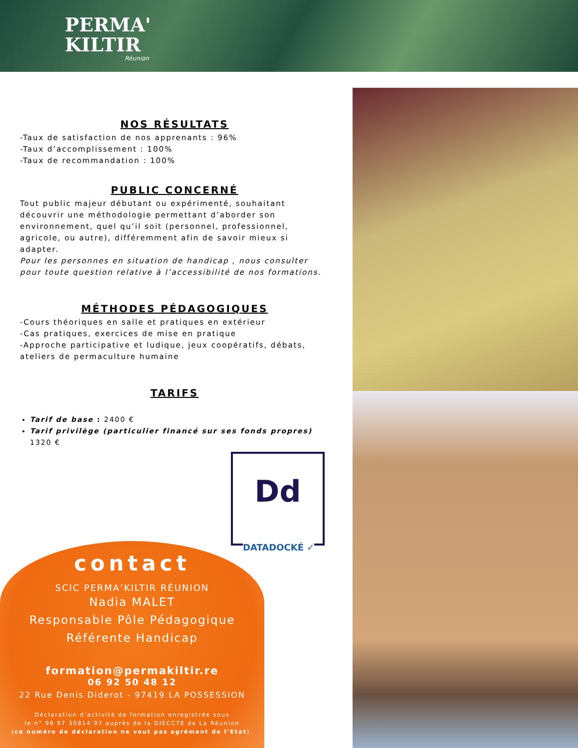PERMA'
KILTIR
Réunion
NOS RÉSULTATS
-Taux de satisfaction de nos apprenants : 96%
-Taux d’accomplissement : 100%
-Taux de recommandation : 100%
PUBLIC CONCERNÉ
Tout public majeur débutant ou expérimenté, souhaitant découvrir une méthodologie permettant d’aborder son environnement, quel qu’il soit (personnel, professionnel, agricole, ou autre), différemment afin de savoir mieux si adapter.
Pour les personnes en situation de handicap , nous consulter pour toute question relative à l’accessibilité de nos formations.
MÉTHODES PÉDAGOGIQUES
-Cours théoriques en salle et pratiques en extérieur
-Cas pratiques, exercices de mise en pratique
-Approche participative et ludique, jeux coopératifs, débats, ateliers de permaculture humaine
TARIFS
Tarif de base : 2400 €
Tarif privilège (particulier financé sur ses fonds propres) 1320 €
Dd
DATADOCKÉ ✓
contact
SCIC PERMA’KILTIR RÉUNION
Nadia MALET
Responsable Pôle Pédagogique
Référente Handicap
formation@permakiltir.re
06 92 50 48 12
22 Rue Denis Diderot - 97419 LA POSSESSION
Déclaration d’activité de formation enregistrée sous
le n° 98 97 30814 97 auprès de la DIECCTE de La Réunion
(ce numéro de déclaration ne vaut pas agrément de l’Etat).